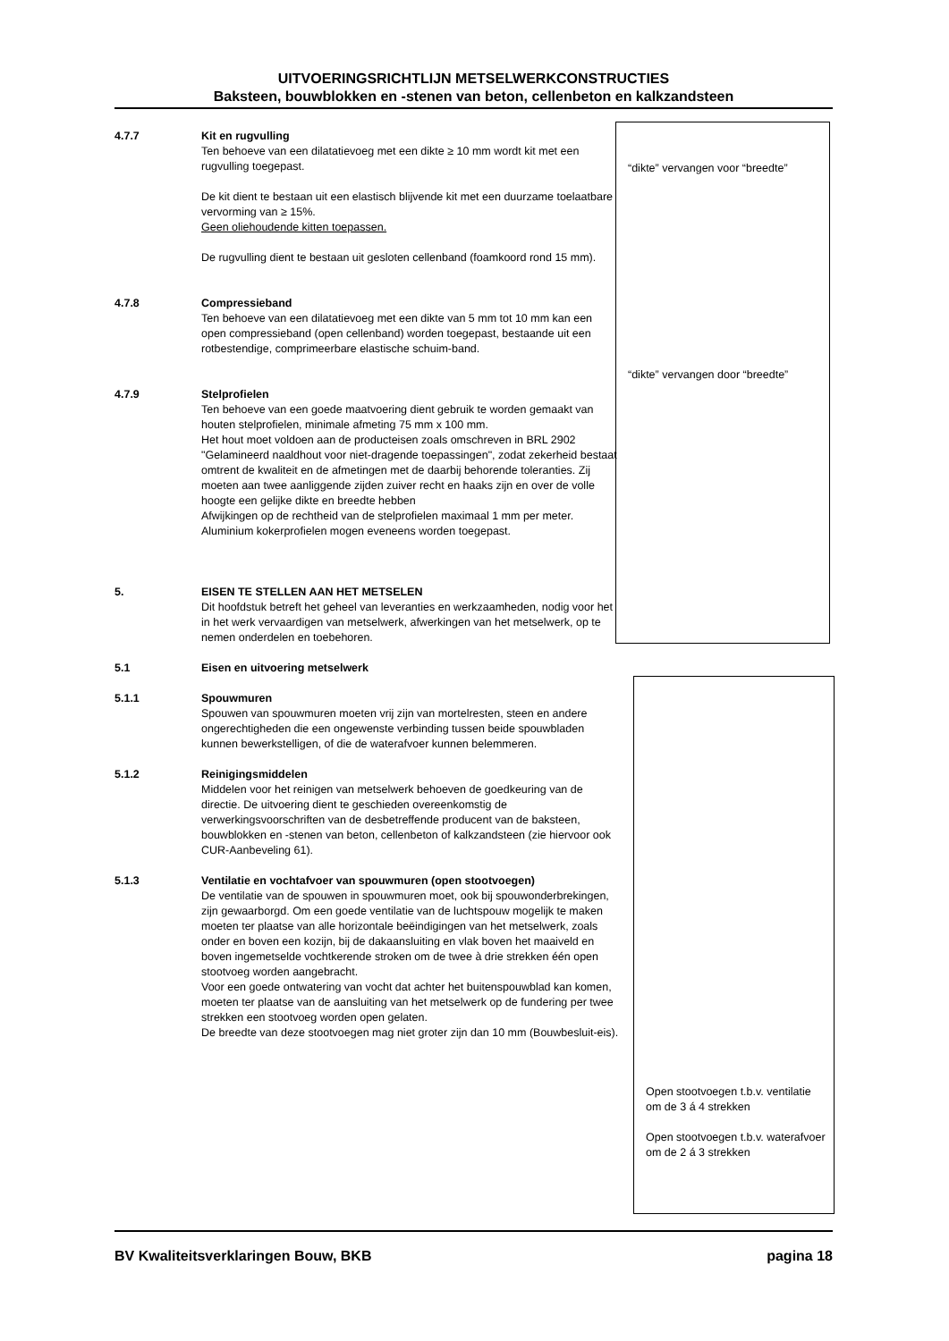UITVOERINGSRICHTLIJN METSELWERKCONSTRUCTIES
Baksteen, bouwblokken en -stenen van beton, cellenbeton en kalkzandsteen
“dikte” vervangen voor “breedte”
“dikte” vervangen door “breedte”
Open stootvoegen t.b.v. ventilatie om de 3 á 4 strekken
Open stootvoegen t.b.v. waterafvoer om de 2 á 3 strekken
4.7.7 Kit en rugvulling
Ten behoeve van een dilatatievoeg met een dikte ≥ 10 mm wordt kit met een rugvulling toegepast.
De kit dient te bestaan uit een elastisch blijvende kit met een duurzame toelaatbare vervorming van ≥ 15%.
Geen oliehoudende kitten toepassen.
De rugvulling dient te bestaan uit gesloten cellenband (foamkoord rond 15 mm).
4.7.8 Compressieband
Ten behoeve van een dilatatievoeg met een dikte van 5 mm tot 10 mm kan een open compressieband (open cellenband) worden toegepast, bestaande uit een rotbestendige, comprimeerbare elastische schuim-band.
4.7.9 Stelprofielen
Ten behoeve van een goede maatvoering dient gebruik te worden gemaakt van houten stelprofielen, minimale afmeting 75 mm x 100 mm.
Het hout moet voldoen aan de producteisen zoals omschreven in BRL 2902 "Gelamineerd naaldhout voor niet-dragende toepassingen", zodat zekerheid bestaat omtrent de kwaliteit en de afmetingen met de daarbij behorende toleranties. Zij moeten aan twee aanliggende zijden zuiver recht en haaks zijn en over de volle hoogte een gelijke dikte en breedte hebben
Afwijkingen op de rechtheid van de stelprofielen maximaal 1 mm per meter.
Aluminium kokerprofielen mogen eveneens worden toegepast.
5. EISEN TE STELLEN AAN HET METSELEN
Dit hoofdstuk betreft het geheel van leveranties en werkzaamheden, nodig voor het in het werk vervaardigen van metselwerk, afwerkingen van het metselwerk, op te nemen onderdelen en toebehoren.
5.1 Eisen en uitvoering metselwerk
5.1.1 Spouwmuren
Spouwen van spouwmuren moeten vrij zijn van mortelresten, steen en andere ongerechtigheden die een ongewenste verbinding tussen beide spouwbladen kunnen bewerkstelligen, of die de waterafvoer kunnen belemmeren.
5.1.2 Reinigingsmiddelen
Middelen voor het reinigen van metselwerk behoeven de goedkeuring van de directie. De uitvoering dient te geschieden overeenkomstig de verwerkingsvoorschriften van de desbetreffende producent van de baksteen, bouwblokken en -stenen van beton, cellenbeton of kalkzandsteen (zie hiervoor ook CUR-Aanbeveling 61).
5.1.3 Ventilatie en vochtafvoer van spouwmuren (open stootvoegen)
De ventilatie van de spouwen in spouwmuren moet, ook bij spouwonderbrekingen, zijn gewaarborgd. Om een goede ventilatie van de luchtspouw mogelijk te maken moeten ter plaatse van alle horizontale beëindigingen van het metselwerk, zoals onder en boven een kozijn, bij de dakaansluiting en vlak boven het maaiveld en boven ingemetselde vochtkerende stroken om de twee à drie strekken één open stootvoeg worden aangebracht.
Voor een goede ontwatering van vocht dat achter het buitenspouwblad kan komen, moeten ter plaatse van de aansluiting van het metselwerk op de fundering per twee strekken een stootvoeg worden open gelaten.
De breedte van deze stootvoegen mag niet groter zijn dan 10 mm (Bouwbesluit-eis).
BV Kwaliteitsverklaringen Bouw, BKB pagina 18